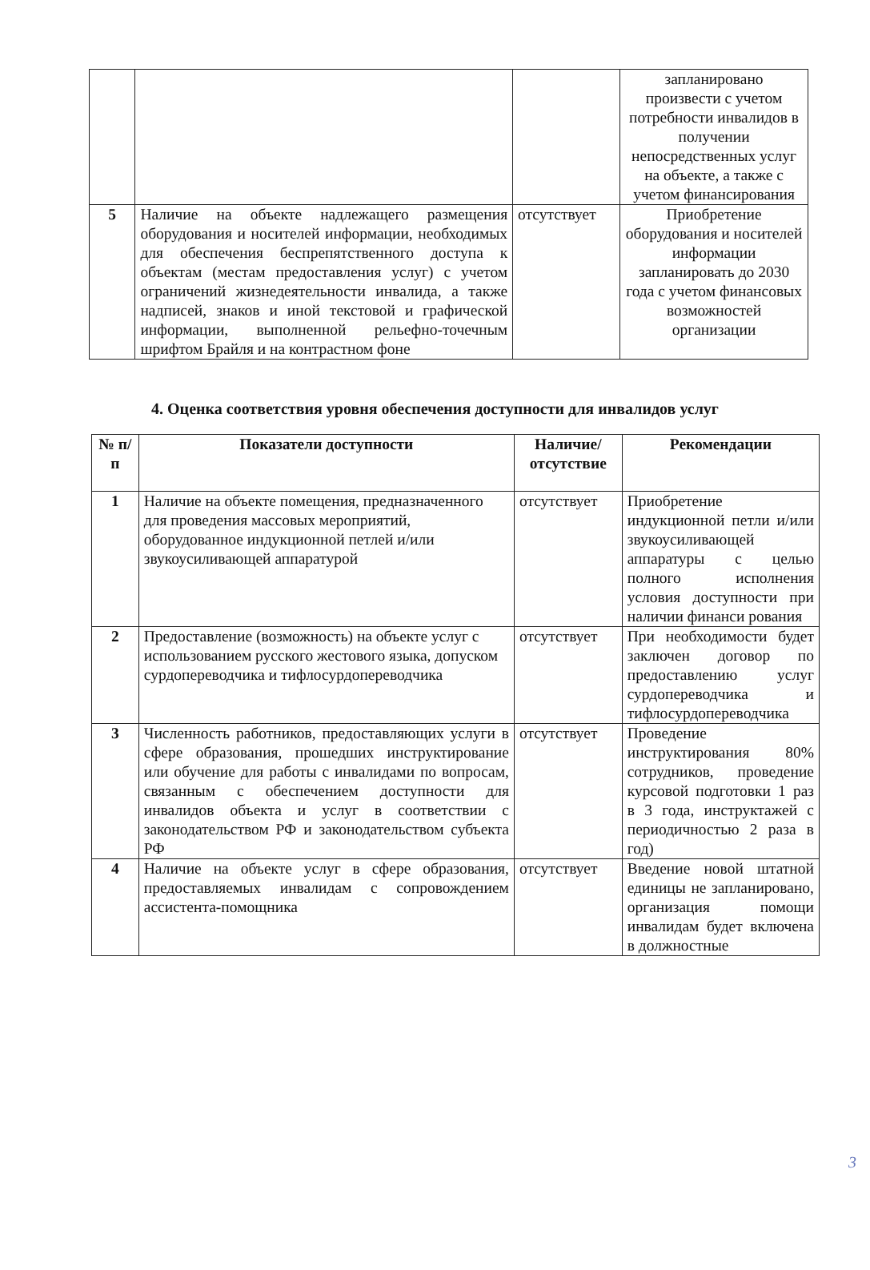| | | | запланировано произвести с учетом потребности инвалидов в получении непосредственных услуг на объекте, а также с учетом финансирования |
| 5 | Наличие на объекте надлежащего размещения оборудования и носителей информации, необходимых для обеспечения беспрепятственного доступа к объектам (местам предоставления услуг) с учетом ограничений жизнедеятельности инвалида, а также надписей, знаков и иной текстовой и графической информации, выполненной рельефно-точечным шрифтом Брайля и на контрастном фоне | отсутствует | Приобретение оборудования и носителей информации запланировать до 2030 года с учетом финансовых возможностей организации |
4. Оценка соответствия уровня обеспечения доступности для инвалидов услуг
| № п/п | Показатели доступности | Наличие/ отсутствие | Рекомендации |
| --- | --- | --- | --- |
| 1 | Наличие на объекте помещения, предназначенного для проведения массовых мероприятий, оборудованное индукционной петлей и/или звукоусиливающей аппаратурой | отсутствует | Приобретение индукционной петли и/или звукоусиливающей аппаратуры с целью полного исполнения условия доступности при наличии финанси рования |
| 2 | Предоставление (возможность) на объекте услуг с использованием русского жестового языка, допуском сурдопереводчика и тифлосурдопереводчика | отсутствует | При необходимости будет заключен договор по предоставлению услуг сурдопереводчика и тифлосурдопереводчика |
| 3 | Численность работников, предоставляющих услуги в сфере образования, прошедших инструктирование или обучение для работы с инвалидами по вопросам, связанным с обеспечением доступности для инвалидов объекта и услуг в соответствии с законодательством РФ и законодательством субъекта РФ | отсутствует | Проведение инструктирования 80% сотрудников, проведение курсовой подготовки 1 раз в 3 года, инструктажей с периодичностью 2 раза в год) |
| 4 | Наличие на объекте услуг в сфере образования, предоставляемых инвалидам с сопровождением ассистента-помощника | отсутствует | Введение новой штатной единицы не запланировано, организация помощи инвалидам будет включена в должностные |
3